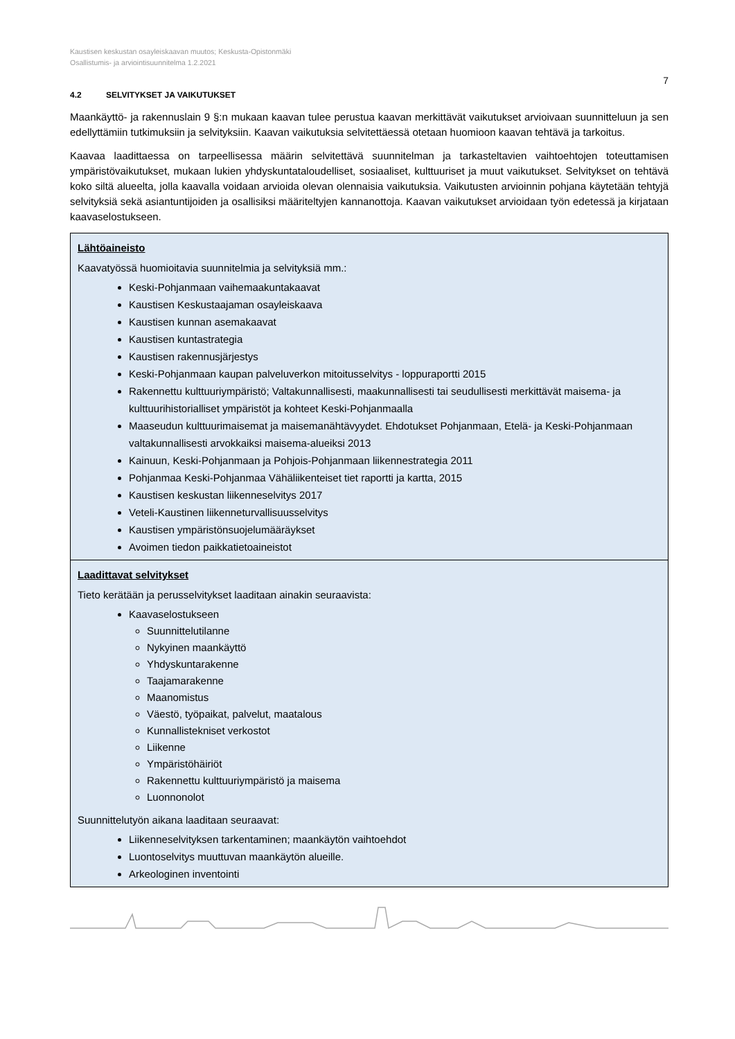Kaustisen keskustan osayleiskaavan muutos; Keskusta-Opistonmäki
Osallistumis- ja arviointisuunnitelma 1.2.2021
7
4.2 SELVITYKSET JA VAIKUTUKSET
Maankäyttö- ja rakennuslain 9 §:n mukaan kaavan tulee perustua kaavan merkittävät vaikutukset arvioivaan suunnitteluun ja sen edellyttämiin tutkimuksiin ja selvityksiin. Kaavan vaikutuksia selvitettäessä otetaan huomioon kaavan tehtävä ja tarkoitus.
Kaavaa laadittaessa on tarpeellisessa määrin selvitettävä suunnitelman ja tarkasteltavien vaihtoehtojen toteuttamisen ympäristövaikutukset, mukaan lukien yhdyskuntataloudelliset, sosiaaliset, kulttuuriset ja muut vaikutukset. Selvitykset on tehtävä koko siltä alueelta, jolla kaavalla voidaan arvioida olevan olennaisia vaikutuksia. Vaikutusten arvioinnin pohjana käytetään tehtyjä selvityksiä sekä asiantuntijoiden ja osallisiksi määriteltyjen kannanottoja. Kaavan vaikutukset arvioidaan työn edetessä ja kirjataan kaavaselostukseen.
| Lähtöaineisto Kaavatyössä huomioitavia suunnitelmia ja selvityksiä mm.: Keski-Pohjanmaan vaihemaakuntakaavat Kaustisen Keskustaajaman osayleiskaava Kaustisen kunnan asemakaavat Kaustisen kuntastrategia Kaustisen rakennusjärjestys Keski-Pohjanmaan kaupan palveluverkon mitoitusselvitys - loppuraportti 2015 Rakennettu kulttuuriympäristö; Valtakunnallisesti, maakunnallisesti tai seudullisesti merkittävät maisema- ja kulttuurihistorialliset ympäristöt ja kohteet Keski-Pohjanmaalla Maaseudun kulttuurimaisemat ja maisemanähtävyydet. Ehdotukset Pohjanmaan, Etelä- ja Keski-Pohjanmaan valtakunnallisesti arvokkaiksi maisema-alueiksi 2013 Kainuun, Keski-Pohjanmaan ja Pohjois-Pohjanmaan liikennestrategia 2011 Pohjanmaa Keski-Pohjanmaa Vähäliikenteiset tiet raportti ja kartta, 2015 Kaustisen keskustan liikenneselvitys 2017 Veteli-Kaustinen liikenneturvallisuusselvitys Kaustisen ympäristönsuojelumääräykset Avoimen tiedon paikkatietoaineistot |
| Laadittavat selvitykset Tieto kerätään ja perusselvitykset laaditaan ainakin seuraavista: Kaavaselostukseen Suunnittelutilanne Nykyinen maankäyttö Yhdyskuntarakenne Taajamarakenne Maanomistus Väestö, työpaikat, palvelut, maatalous Kunnallistekniset verkostot Liikenne Ympäristöhäiriöt Rakennettu kulttuuriympäristö ja maisema Luonnonolot Suunnittelutyön aikana laaditaan seuraavat: Liikenneselvityksen tarkentaminen; maankäytön vaihtoehdot Luontoselvitys muuttuvan maankäytön alueille. Arkeologinen inventointi |